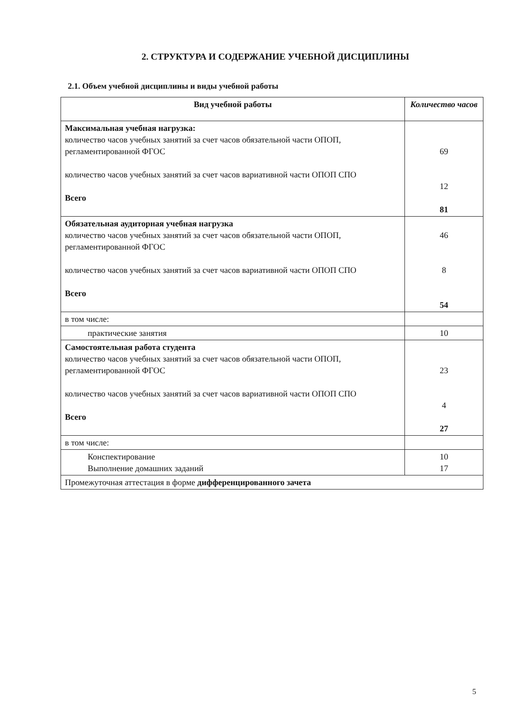2. СТРУКТУРА И СОДЕРЖАНИЕ УЧЕБНОЙ ДИСЦИПЛИНЫ
2.1. Объем учебной дисциплины и виды учебной работы
| Вид учебной работы | Количество часов |
| --- | --- |
| Максимальная учебная нагрузка: количество часов учебных занятий за счет часов обязательной части ОПОП, регламентированной ФГОС количество часов учебных занятий за счет часов вариативной части ОПОП СПО Всего | 69 12 81 |
| Обязательная аудиторная учебная нагрузка количество часов учебных занятий за счет часов обязательной части ОПОП, регламентированной ФГОС количество часов учебных занятий за счет часов вариативной части ОПОП СПО Всего | 46 8 54 |
| в том числе: | |
| практические занятия | 10 |
| Самостоятельная работа студента количество часов учебных занятий за счет часов обязательной части ОПОП, регламентированной ФГОС количество часов учебных занятий за счет часов вариативной части ОПОП СПО Всего | 23 4 27 |
| в том числе: | |
| Конспектирование Выполнение домашних заданий | 10 17 |
| Промежуточная аттестация в форме дифференцированного зачета | |
5